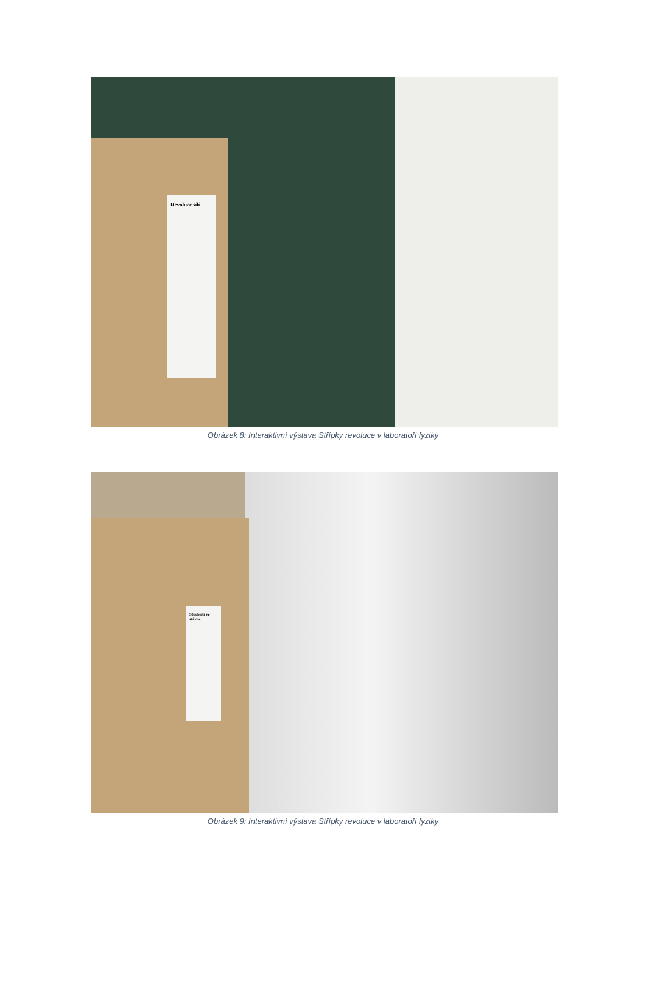Revoluce sílí
Obrázek 8: Interaktivní výstava Střípky revoluce v laboratoři fyziky
Studenti ve stávce
Obrázek 9: Interaktivní výstava Střípky revoluce v laboratoři fyziky